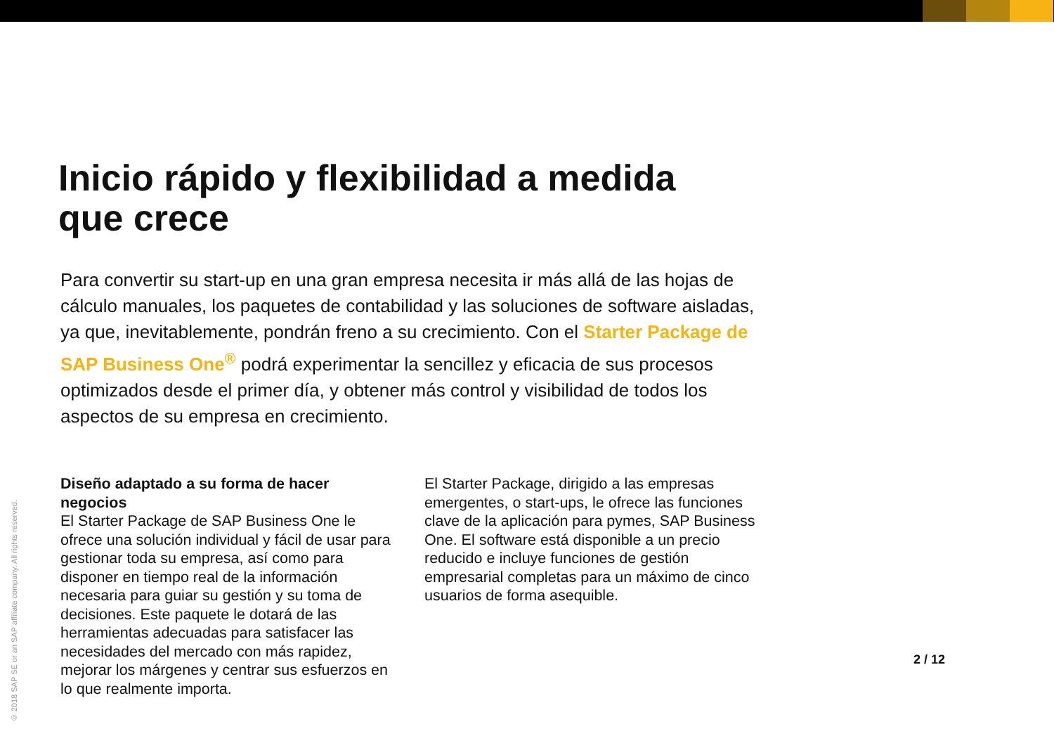Inicio rápido y flexibilidad a medida que crece
Para convertir su start-up en una gran empresa necesita ir más allá de las hojas de cálculo manuales, los paquetes de contabilidad y las soluciones de software aisladas, ya que, inevitablemente, pondrán freno a su crecimiento. Con el Starter Package de SAP Business One<sup>®</sup> podrá experimentar la sencillez y eficacia de sus procesos optimizados desde el primer día, y obtener más control y visibilidad de todos los aspectos de su empresa en crecimiento.
Diseño adaptado a su forma de hacer negocios
El Starter Package de SAP Business One le ofrece una solución individual y fácil de usar para gestionar toda su empresa, así como para disponer en tiempo real de la información necesaria para guiar su gestión y su toma de decisiones. Este paquete le dotará de las herramientas adecuadas para satisfacer las necesidades del mercado con más rapidez, mejorar los márgenes y centrar sus esfuerzos en lo que realmente importa.
El Starter Package, dirigido a las empresas emergentes, o start-ups, le ofrece las funciones clave de la aplicación para pymes, SAP Business One. El software está disponible a un precio reducido e incluye funciones de gestión empresarial completas para un máximo de cinco usuarios de forma asequible.
2 / 12
© 2018 SAP SE or an SAP affiliate company. All rights reserved.